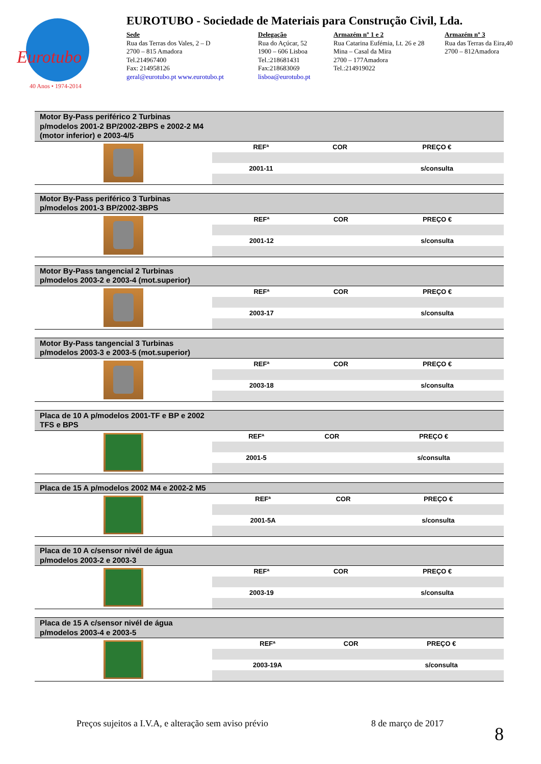Eurotubo
40 Anos • 1974-2014
EUROTUBO - Sociedade de Materiais para Construção Civil, Lda.
Sede
Rua das Terras dos Vales, 2 – D
2700 – 815 Amadora
Tel.214967400
Fax: 214958126
geral@eurotubo.pt www.eurotubo.pt
Delegação
Rua do Açúcar, 52
1900 – 606 Lisboa
Tel.:218681431
Fax:218683069
lisboa@eurotubo.pt
Armazém nº 1 e 2
Rua Catarina Eufémia, Lt. 26 e 28
Mina – Casal da Mira
2700 – 177Amadora
Tel.:214919022
Armazém nº 3
Rua das Terras da Eira,40
2700 – 812Amadora
Motor By-Pass periférico 2 Turbinas p/modelos 2001-2 BP/2002-2BPS e 2002-2 M4 (motor inferior) e 2003-4/5
| REFª | COR | PREÇO € |
| --- | --- | --- |
| 2001-11 | | s/consulta |
Motor By-Pass periférico 3 Turbinas p/modelos 2001-3 BP/2002-3BPS
| REFª | COR | PREÇO € |
| --- | --- | --- |
| 2001-12 | | s/consulta |
Motor By-Pass tangencial 2 Turbinas p/modelos 2003-2 e 2003-4 (mot.superior)
| REFª | COR | PREÇO € |
| --- | --- | --- |
| 2003-17 | | s/consulta |
Motor By-Pass tangencial 3 Turbinas p/modelos 2003-3 e 2003-5 (mot.superior)
| REFª | COR | PREÇO € |
| --- | --- | --- |
| 2003-18 | | s/consulta |
Placa de 10 A p/modelos 2001-TF e BP e 2002 TFS e BPS
| REFª | COR | PREÇO € |
| --- | --- | --- |
| 2001-5 | | s/consulta |
Placa de 15 A p/modelos 2002 M4 e 2002-2 M5
| REFª | COR | PREÇO € |
| --- | --- | --- |
| 2001-5A | | s/consulta |
Placa de 10 A c/sensor nivél de água p/modelos 2003-2 e 2003-3
| REFª | COR | PREÇO € |
| --- | --- | --- |
| 2003-19 | | s/consulta |
Placa de 15 A c/sensor nivél de água p/modelos 2003-4 e 2003-5
| REFª | COR | PREÇO € |
| --- | --- | --- |
| 2003-19A | | s/consulta |
Preços sujeitos a I.V.A, e alteração sem aviso prévio
8 de março de 2017 8